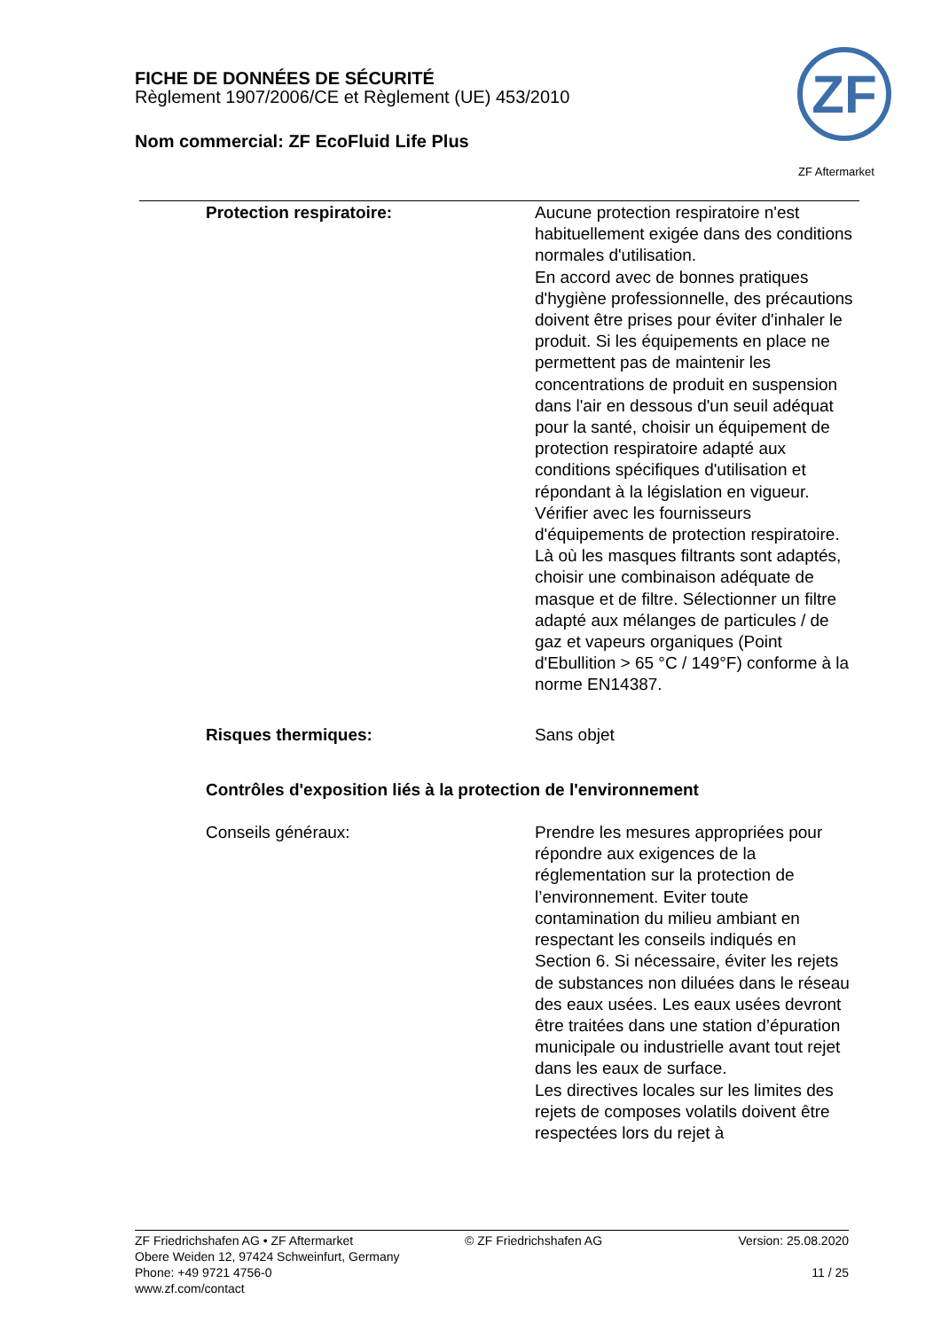FICHE DE DONNÉES DE SÉCURITÉ
Règlement 1907/2006/CE et Règlement (UE) 453/2010
Nom commercial: ZF EcoFluid Life Plus
ZF
ZF Aftermarket
Protection respiratoire: Aucune protection respiratoire n'est habituellement exigée dans des conditions normales d'utilisation.
En accord avec de bonnes pratiques d'hygiène professionnelle, des précautions doivent être prises pour éviter d'inhaler le produit. Si les équipements en place ne permettent pas de maintenir les concentrations de produit en suspension dans l'air en dessous d'un seuil adéquat pour la santé, choisir un équipement de protection respiratoire adapté aux conditions spécifiques d'utilisation et répondant à la législation en vigueur. Vérifier avec les fournisseurs d'équipements de protection respiratoire. Là où les masques filtrants sont adaptés, choisir une combinaison adéquate de masque et de filtre. Sélectionner un filtre adapté aux mélanges de particules / de gaz et vapeurs organiques (Point d'Ebullition > 65 °C / 149°F) conforme à la norme EN14387.
Risques thermiques: Sans objet
Contrôles d'exposition liés à la protection de l'environnement
Conseils généraux: Prendre les mesures appropriées pour répondre aux exigences de la réglementation sur la protection de l’environnement. Eviter toute contamination du milieu ambiant en respectant les conseils indiqués en Section 6. Si nécessaire, éviter les rejets de substances non diluées dans le réseau des eaux usées. Les eaux usées devront être traitées dans une station d’épuration municipale ou industrielle avant tout rejet dans les eaux de surface.
Les directives locales sur les limites des rejets de composes volatils doivent être respectées lors du rejet à
ZF Friedrichshafen AG • ZF Aftermarket
Obere Weiden 12, 97424 Schweinfurt, Germany
Phone: +49 9721 4756-0
www.zf.com/contact
© ZF Friedrichshafen AG Version: 25.08.2020
11 / 25